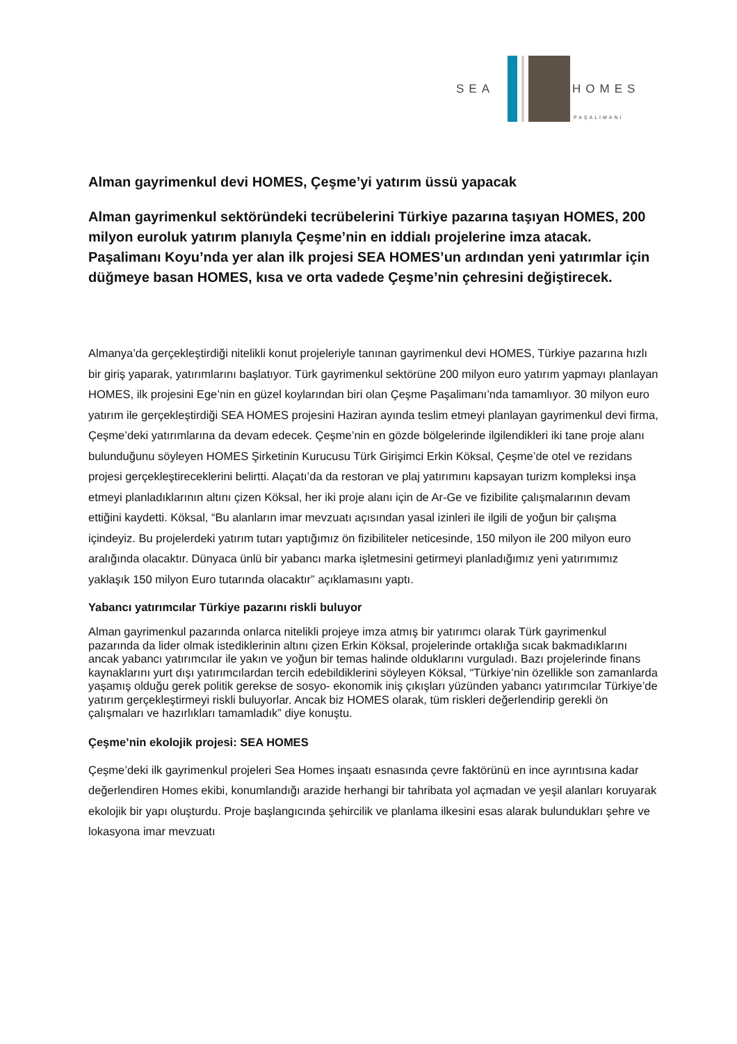SEA HOMES
PAŞALİMANI
Alman gayrimenkul devi HOMES, Çeşme’yi yatırım üssü yapacak
Alman gayrimenkul sektöründeki tecrübelerini Türkiye pazarına taşıyan HOMES, 200 milyon euroluk yatırım planıyla Çeşme’nin en iddialı projelerine imza atacak. Paşalimanı Koyu’nda yer alan ilk projesi SEA HOMES’un ardından yeni yatırımlar için düğmeye basan HOMES, kısa ve orta vadede Çeşme’nin çehresini değiştirecek.
Almanya’da gerçekleştirdiği nitelikli konut projeleriyle tanınan gayrimenkul devi HOMES, Türkiye pazarına hızlı bir giriş yaparak, yatırımlarını başlatıyor. Türk gayrimenkul sektörüne 200 milyon euro yatırım yapmayı planlayan HOMES, ilk projesini Ege’nin en güzel koylarından biri olan Çeşme Paşalimanı’nda tamamlıyor. 30 milyon euro yatırım ile gerçekleştirdiği SEA HOMES projesini Haziran ayında teslim etmeyi planlayan gayrimenkul devi firma, Çeşme’deki yatırımlarına da devam edecek. Çeşme’nin en gözde bölgelerinde ilgilendikleri iki tane proje alanı bulunduğunu söyleyen HOMES Şirketinin Kurucusu Türk Girişimci Erkin Köksal, Çeşme’de otel ve rezidans projesi gerçekleştireceklerini belirtti. Alaçatı’da da restoran ve plaj yatırımını kapsayan turizm kompleksi inşa etmeyi planladıklarının altını çizen Köksal, her iki proje alanı için de Ar-Ge ve fizibilite çalışmalarının devam ettiğini kaydetti. Köksal, “Bu alanların imar mevzuatı açısından yasal izinleri ile ilgili de yoğun bir çalışma içindeyiz. Bu projelerdeki yatırım tutarı yaptığımız ön fizibiliteler neticesinde, 150 milyon ile 200 milyon euro aralığında olacaktır. Dünyaca ünlü bir yabancı marka işletmesini getirmeyi planladığımız yeni yatırımımız yaklaşık 150 milyon Euro tutarında olacaktır” açıklamasını yaptı.
Yabancı yatırımcılar Türkiye pazarını riskli buluyor
Alman gayrimenkul pazarında onlarca nitelikli projeye imza atmış bir yatırımcı olarak Türk gayrimenkul pazarında da lider olmak istediklerinin altını çizen Erkin Köksal, projelerinde ortaklığa sıcak bakmadıklarını ancak yabancı yatırımcılar ile yakın ve yoğun bir temas halinde olduklarını vurguladı. Bazı projelerinde finans kaynaklarını yurt dışı yatırımcılardan tercih edebildiklerini söyleyen Köksal, “Türkiye’nin özellikle son zamanlarda yaşamış olduğu gerek politik gerekse de sosyo- ekonomik iniş çıkışları yüzünden yabancı yatırımcılar Türkiye’de yatırım gerçekleştirmeyi riskli buluyorlar. Ancak biz HOMES olarak, tüm riskleri değerlendirip gerekli ön çalışmaları ve hazırlıkları tamamladık” diye konuştu.
Çeşme’nin ekolojik projesi: SEA HOMES
Çeşme’deki ilk gayrimenkul projeleri Sea Homes inşaatı esnasında çevre faktörünü en ince ayrıntısına kadar değerlendiren Homes ekibi, konumlandığı arazide herhangi bir tahribata yol açmadan ve yeşil alanları koruyarak ekolojik bir yapı oluşturdu. Proje başlangıcında şehircilik ve planlama ilkesini esas alarak bulundukları şehre ve lokasyona imar mevzuatı